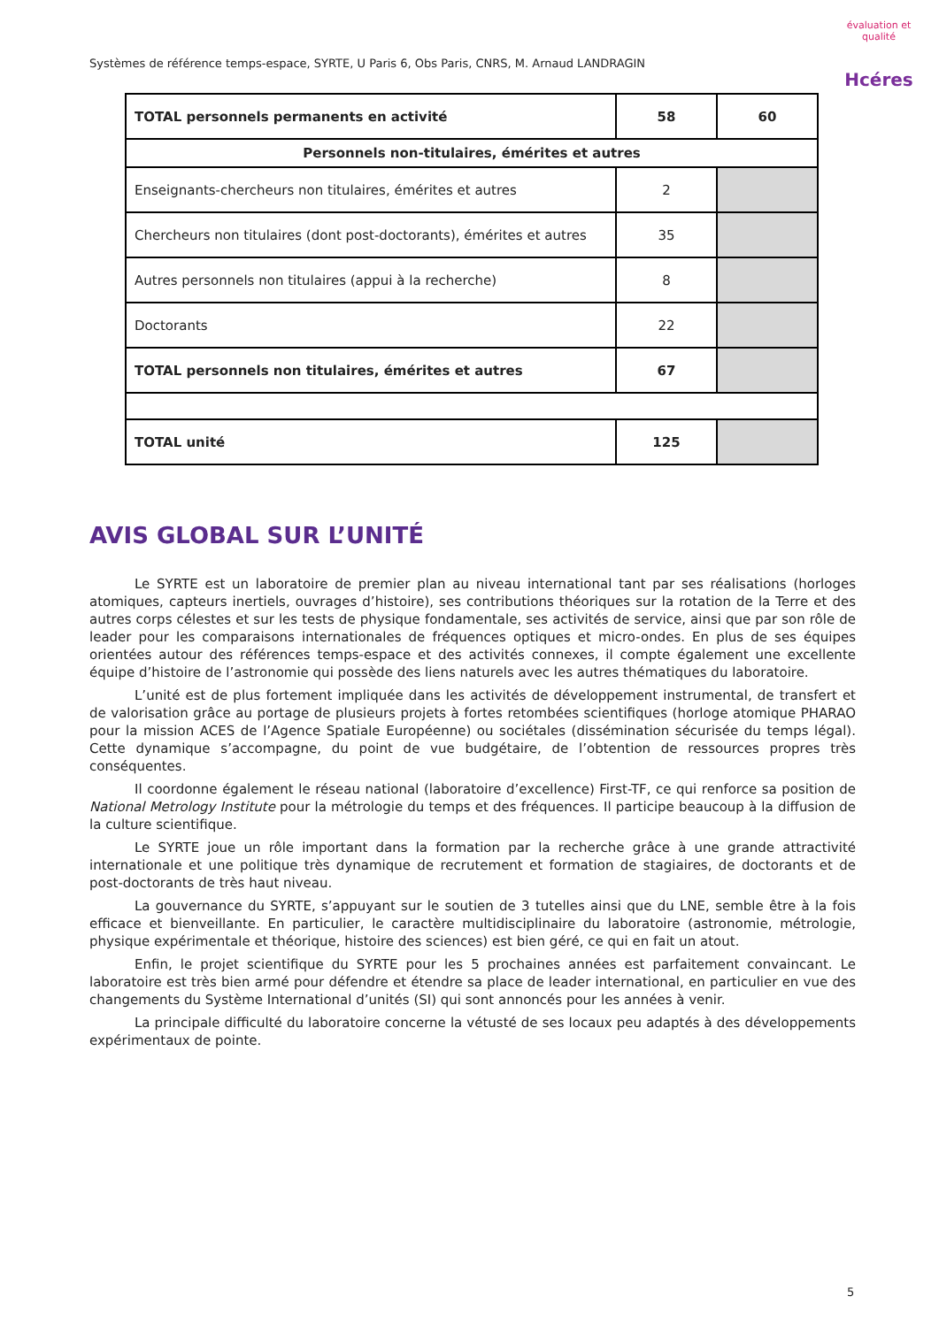Systèmes de référence temps-espace, SYRTE, U Paris 6, Obs Paris, CNRS, M. Arnaud LANDRAGIN
évaluation et qualité
Hcéres
| TOTAL personnels permanents en activité | 58 | 60 |
| Personnels non-titulaires, émérites et autres | | |
| Enseignants-chercheurs non titulaires, émérites et autres | 2 | |
| Chercheurs non titulaires (dont post-doctorants), émérites et autres | 35 | |
| Autres personnels non titulaires (appui à la recherche) | 8 | |
| Doctorants | 22 | |
| TOTAL personnels non titulaires, émérites et autres | 67 | |
| TOTAL unité | 125 | |
AVIS GLOBAL SUR L’UNITÉ
Le SYRTE est un laboratoire de premier plan au niveau international tant par ses réalisations (horloges atomiques, capteurs inertiels, ouvrages d’histoire), ses contributions théoriques sur la rotation de la Terre et des autres corps célestes et sur les tests de physique fondamentale, ses activités de service, ainsi que par son rôle de leader pour les comparaisons internationales de fréquences optiques et micro-ondes. En plus de ses équipes orientées autour des références temps-espace et des activités connexes, il compte également une excellente équipe d’histoire de l’astronomie qui possède des liens naturels avec les autres thématiques du laboratoire.
L’unité est de plus fortement impliquée dans les activités de développement instrumental, de transfert et de valorisation grâce au portage de plusieurs projets à fortes retombées scientifiques (horloge atomique PHARAO pour la mission ACES de l’Agence Spatiale Européenne) ou sociétales (dissémination sécurisée du temps légal). Cette dynamique s’accompagne, du point de vue budgétaire, de l’obtention de ressources propres très conséquentes.
Il coordonne également le réseau national (laboratoire d’excellence) First-TF, ce qui renforce sa position de National Metrology Institute pour la métrologie du temps et des fréquences. Il participe beaucoup à la diffusion de la culture scientifique.
Le SYRTE joue un rôle important dans la formation par la recherche grâce à une grande attractivité internationale et une politique très dynamique de recrutement et formation de stagiaires, de doctorants et de post-doctorants de très haut niveau.
La gouvernance du SYRTE, s’appuyant sur le soutien de 3 tutelles ainsi que du LNE, semble être à la fois efficace et bienveillante. En particulier, le caractère multidisciplinaire du laboratoire (astronomie, métrologie, physique expérimentale et théorique, histoire des sciences) est bien géré, ce qui en fait un atout.
Enfin, le projet scientifique du SYRTE pour les 5 prochaines années est parfaitement convaincant. Le laboratoire est très bien armé pour défendre et étendre sa place de leader international, en particulier en vue des changements du Système International d’unités (SI) qui sont annoncés pour les années à venir.
La principale difficulté du laboratoire concerne la vétusté de ses locaux peu adaptés à des développements expérimentaux de pointe.
5